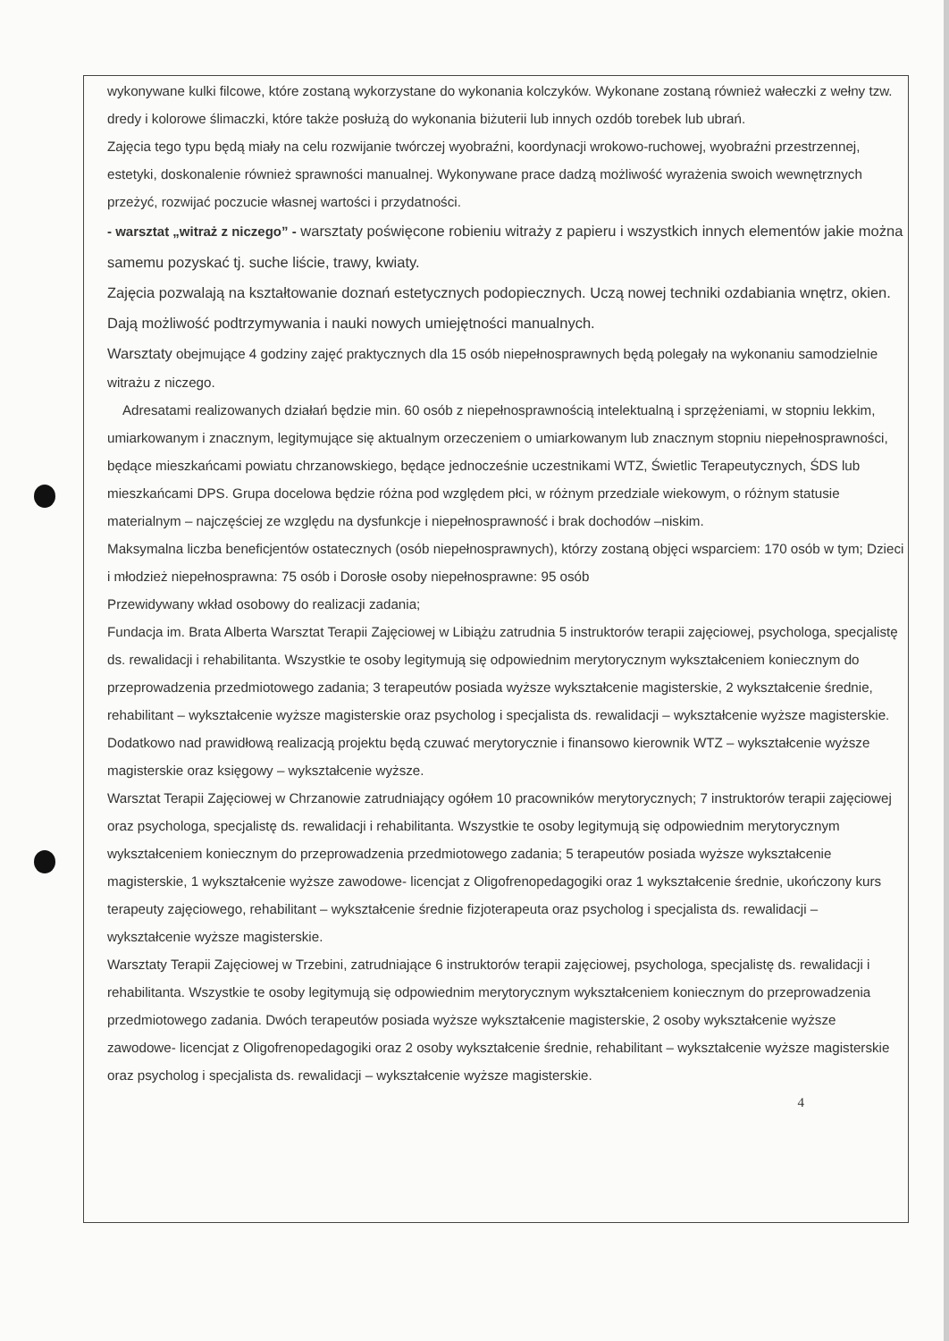wykonywane kulki filcowe, które zostaną wykorzystane do wykonania kolczyków. Wykonane zostaną również wałeczki z wełny tzw. dredy i kolorowe ślimaczki, które także posłużą do wykonania biżuterii lub innych ozdób torebek lub ubrań.
Zajęcia tego typu będą miały na celu rozwijanie twórczej wyobraźni, koordynacji wrokowo-ruchowej, wyobraźni przestrzennej, estetyki, doskonalenie również sprawności manualnej. Wykonywane prace dadzą możliwość wyrażenia swoich wewnętrznych przeżyć, rozwijać poczucie własnej wartości i przydatności.
- warsztat „witraż z niczego” - warsztaty poświęcone robieniu witraży z papieru i wszystkich innych elementów jakie można samemu pozyskać tj. suche liście, trawy, kwiaty.
Zajęcia pozwalają na kształtowanie doznań estetycznych podopiecznych. Uczą nowej techniki ozdabiania wnętrz, okien. Dają możliwość podtrzymywania i nauki nowych umiejętności manualnych.
Warsztaty obejmujące 4 godziny zajęć praktycznych dla 15 osób niepełnosprawnych będą polegały na wykonaniu samodzielnie witrażu z niczego.
Adresatami realizowanych działań będzie min. 60 osób z niepełnosprawnością intelektualną i sprzężeniami, w stopniu lekkim, umiarkowanym i znacznym, legitymujące się aktualnym orzeczeniem o umiarkowanym lub znacznym stopniu niepełnosprawności, będące mieszkańcami powiatu chrzanowskiego, będące jednocześnie uczestnikami WTZ, Świetlic Terapeutycznych, ŚDS lub mieszkańcami DPS. Grupa docelowa będzie różna pod względem płci, w różnym przedziale wiekowym, o różnym statusie materialnym – najczęściej ze względu na dysfunkcje i niepełnosprawność i brak dochodów –niskim.
Maksymalna liczba beneficjentów ostatecznych (osób niepełnosprawnych), którzy zostaną objęci wsparciem: 170 osób w tym; Dzieci i młodzież niepełnosprawna: 75 osób i Dorosłe osoby niepełnosprawne: 95 osób
Przewidywany wkład osobowy do realizacji zadania;
Fundacja im. Brata Alberta Warsztat Terapii Zajęciowej w Libiążu zatrudnia 5 instruktorów terapii zajęciowej, psychologa, specjalistę ds. rewalidacji i rehabilitanta. Wszystkie te osoby legitymują się odpowiednim merytorycznym wykształceniem koniecznym do przeprowadzenia przedmiotowego zadania; 3 terapeutów posiada wyższe wykształcenie magisterskie, 2 wykształcenie średnie, rehabilitant – wykształcenie wyższe magisterskie oraz psycholog i specjalista ds. rewalidacji – wykształcenie wyższe magisterskie. Dodatkowo nad prawidłową realizacją projektu będą czuwać merytorycznie i finansowo kierownik WTZ – wykształcenie wyższe magisterskie oraz księgowy – wykształcenie wyższe.
Warsztat Terapii Zajęciowej w Chrzanowie zatrudniający ogółem 10 pracowników merytorycznych; 7 instruktorów terapii zajęciowej oraz psychologa, specjalistę ds. rewalidacji i rehabilitanta. Wszystkie te osoby legitymują się odpowiednim merytorycznym wykształceniem koniecznym do przeprowadzenia przedmiotowego zadania; 5 terapeutów posiada wyższe wykształcenie magisterskie, 1 wykształcenie wyższe zawodowe- licencjat z Oligofrenopedagogiki oraz 1 wykształcenie średnie, ukończony kurs terapeuty zajęciowego, rehabilitant – wykształcenie średnie fizjoterapeuta oraz psycholog i specjalista ds. rewalidacji – wykształcenie wyższe magisterskie.
Warsztaty Terapii Zajęciowej w Trzebini, zatrudniające 6 instruktorów terapii zajęciowej, psychologa, specjalistę ds. rewalidacji i rehabilitanta. Wszystkie te osoby legitymują się odpowiednim merytorycznym wykształceniem koniecznym do przeprowadzenia przedmiotowego zadania. Dwóch terapeutów posiada wyższe wykształcenie magisterskie, 2 osoby wykształcenie wyższe zawodowe- licencjat z Oligofrenopedagogiki oraz 2 osoby wykształcenie średnie, rehabilitant – wykształcenie wyższe magisterskie oraz psycholog i specjalista ds. rewalidacji – wykształcenie wyższe magisterskie.
4